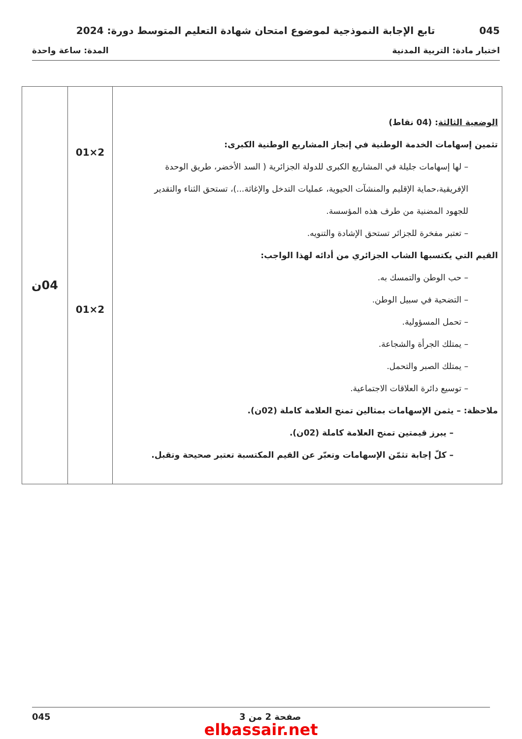045 تابع الإجابة النموذجية لموضوع امتحان شهادة التعليم المتوسط دورة: 2024
اختبار مادة: التربية المدنية المدة: ساعة واحدة
| الوضعية الثالثة : (04 نقاط) تثمين إسهامات الخدمة الوطنية في إنجاز المشاريع الوطنية الكبرى: – لها إسهامات جليلة في المشاريع الكبرى للدولة الجزائرية ( السد الأخضر، طريق الوحدة الإفريقية،حماية الإقليم والمنشآت الحيوية، عمليات التدخل والإغاثة...)، تستحق الثناء والتقدير للجهود المضنية من طرف هذه المؤسسة. – تعتبر مفخرة للجزائر تستحق الإشادة والتنويه. القيم التي يكتسبها الشاب الجزائري من أدائه لهذا الواجب: – حب الوطن والتمسك به. – التضحية في سبيل الوطن. – تحمل المسؤولية. – يمتلك الجرأة والشجاعة. – يمتلك الصبر والتحمل. – توسيع دائرة العلاقات الاجتماعية. ملاحظة: – يثمن الإسهامات بمثالين تمنح العلامة كاملة (02ن). – يبرز قيمتين تمنح العلامة كاملة (02ن). – كلّ إجابة تثمّن الإسهامات وتعبّر عن القيم المكتسبة تعتبر صحيحة وتقبل. | 2×01 2×01 | 04ن |
045 صفحة 2 من 3
elbassair.net